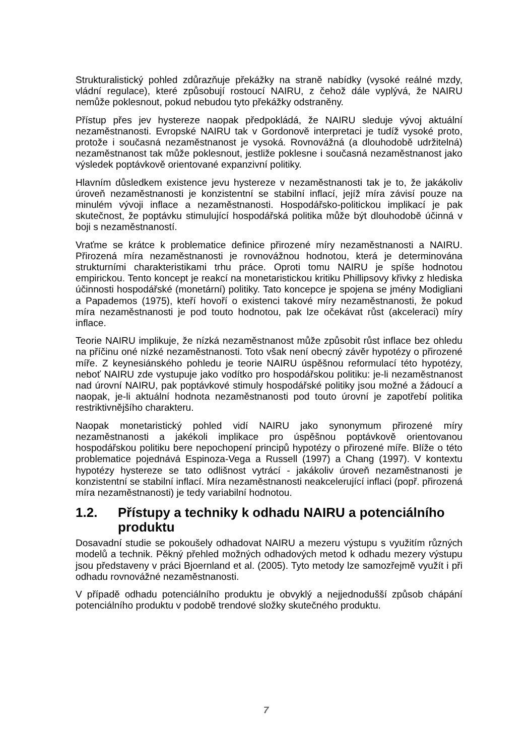Strukturalistický pohled zdůrazňuje překážky na straně nabídky (vysoké reálné mzdy, vládní regulace), které způsobují rostoucí NAIRU, z čehož dále vyplývá, že NAIRU nemůže poklesnout, pokud nebudou tyto překážky odstraněny.
Přístup přes jev hystereze naopak předpokládá, že NAIRU sleduje vývoj aktuální nezaměstnanosti. Evropské NAIRU tak v Gordonově interpretaci je tudíž vysoké proto, protože i současná nezaměstnanost je vysoká. Rovnovážná (a dlouhodobě udržitelná) nezaměstnanost tak může poklesnout, jestliže poklesne i současná nezaměstnanost jako výsledek poptávkově orientované expanzivní politiky.
Hlavním důsledkem existence jevu hystereze v nezaměstnanosti tak je to, že jakákoliv úroveň nezaměstnanosti je konzistentní se stabilní inflací, jejíž míra závisí pouze na minulém vývoji inflace a nezaměstnanosti. Hospodářsko-politickou implikací je pak skutečnost, že poptávku stimulující hospodářská politika může být dlouhodobě účinná v boji s nezaměstnaností.
Vraťme se krátce k problematice definice přirozené míry nezaměstnanosti a NAIRU. Přirozená míra nezaměstnanosti je rovnovážnou hodnotou, která je determinována strukturními charakteristikami trhu práce. Oproti tomu NAIRU je spíše hodnotou empirickou. Tento koncept je reakcí na monetaristickou kritiku Phillipsovy křivky z hlediska účinnosti hospodářské (monetární) politiky. Tato koncepce je spojena se jmény Modigliani a Papademos (1975), kteří hovoří o existenci takové míry nezaměstnanosti, že pokud míra nezaměstnanosti je pod touto hodnotou, pak lze očekávat růst (akceleraci) míry inflace.
Teorie NAIRU implikuje, že nízká nezaměstnanost může způsobit růst inflace bez ohledu na příčinu oné nízké nezaměstnanosti. Toto však není obecný závěr hypotézy o přirozené míře. Z keynesiánského pohledu je teorie NAIRU úspěšnou reformulací této hypotézy, neboť NAIRU zde vystupuje jako vodítko pro hospodářskou politiku: je-li nezaměstnanost nad úrovní NAIRU, pak poptávkové stimuly hospodářské politiky jsou možné a žádoucí a naopak, je-li aktuální hodnota nezaměstnanosti pod touto úrovní je zapotřebí politika restriktivnějšího charakteru.
Naopak monetaristický pohled vidí NAIRU jako synonymum přirozené míry nezaměstnanosti a jakékoli implikace pro úspěšnou poptávkově orientovanou hospodářskou politiku bere nepochopení principů hypotézy o přirozené míře. Blíže o této problematice pojednává Espinoza-Vega a Russell (1997) a Chang (1997). V kontextu hypotézy hystereze se tato odlišnost vytrácí - jakákoliv úroveň nezaměstnanosti je konzistentní se stabilní inflací. Míra nezaměstnanosti neakcelerující inflaci (popř. přirozená míra nezaměstnanosti) je tedy variabilní hodnotou.
1.2. Přístupy a techniky k odhadu NAIRU a potenciálního produktu
Dosavadní studie se pokoušely odhadovat NAIRU a mezeru výstupu s využitím různých modelů a technik. Pěkný přehled možných odhadových metod k odhadu mezery výstupu jsou představeny v práci Bjoernland et al. (2005). Tyto metody lze samozřejmě využít i při odhadu rovnovážné nezaměstnanosti.
V případě odhadu potenciálního produktu je obvyklý a nejjednodušší způsob chápání potenciálního produktu v podobě trendové složky skutečného produktu.
7